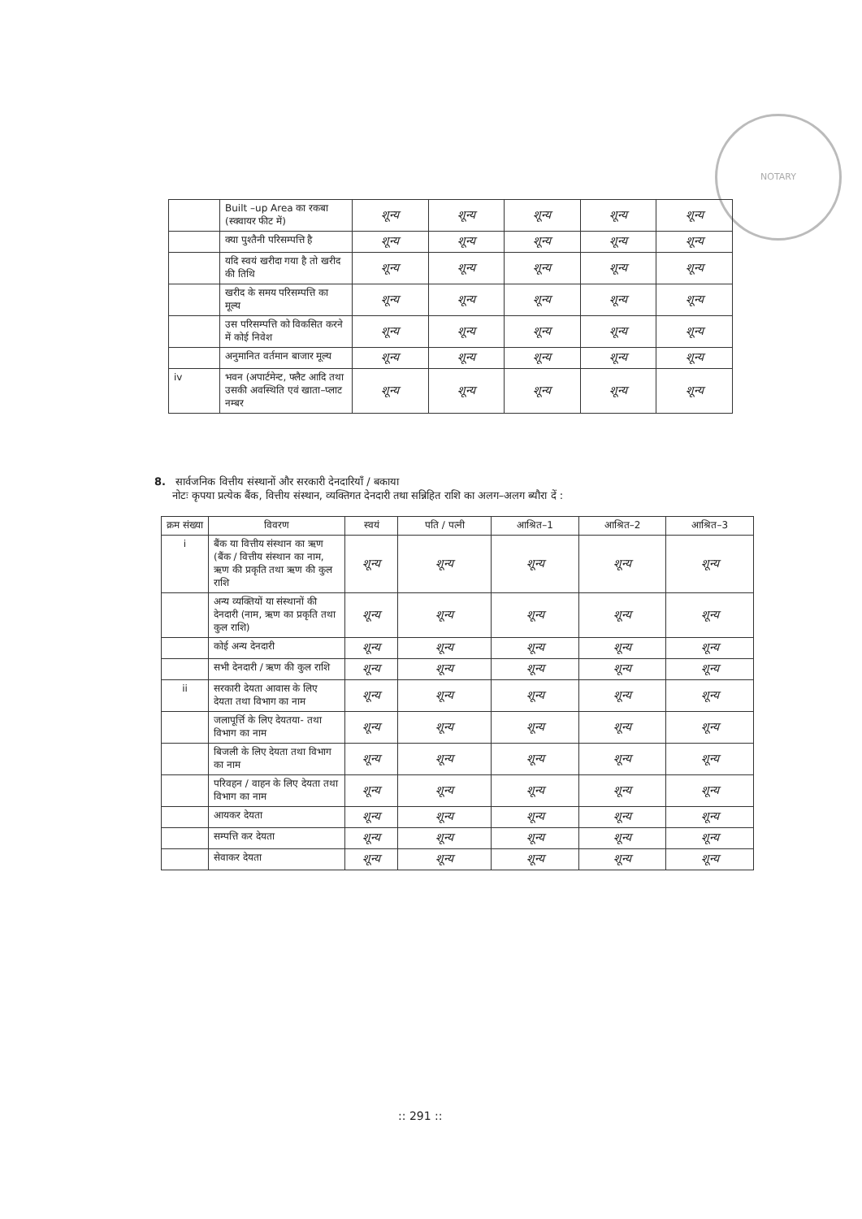NOTARY
| | Built –up Area का रकबा (स्क्वायर फीट में) | शून्य | शून्य | शून्य | शून्य | शून्य |
| | क्या पुश्तैनी परिसम्पत्ति है | शून्य | शून्य | शून्य | शून्य | शून्य |
| | यदि स्वयं खरीदा गया है तो खरीद की तिथि | शून्य | शून्य | शून्य | शून्य | शून्य |
| | खरीद के समय परिसम्पत्ति का मूल्य | शून्य | शून्य | शून्य | शून्य | शून्य |
| | उस परिसम्पत्ति को विकसित करने में कोई निवेश | शून्य | शून्य | शून्य | शून्य | शून्य |
| | अनुमानित वर्तमान बाजार मूल्य | शून्य | शून्य | शून्य | शून्य | शून्य |
| iv | भवन (अपार्टमेन्ट, फ्लैट आदि तथा उसकी अवस्थिति एवं खाता–प्लाट नम्बर | शून्य | शून्य | शून्य | शून्य | शून्य |
8. सार्वजनिक वित्तीय संस्थानों और सरकारी देनदारियाँ / बकाया
नोटः कृपया प्रत्येक बैंक, वित्तीय संस्थान, व्यक्तिगत देनदारी तथा सन्निहित राशि का अलग–अलग ब्यौरा दें :
| क्रम संख्या | विवरण | स्वयं | पति / पत्नी | आश्रित–1 | आश्रित–2 | आश्रित–3 |
| --- | --- | --- | --- | --- | --- | --- |
| i | बैंक या वित्तीय संस्थान का ऋण (बैंक / वित्तीय संस्थान का नाम, ऋण की प्रकृति तथा ऋण की कुल राशि | शून्य | शून्य | शून्य | शून्य | शून्य |
| | अन्य व्यक्तियों या संस्थानों की देनदारी (नाम, ऋण का प्रकृति तथा कुल राशि) | शून्य | शून्य | शून्य | शून्य | शून्य |
| | कोई अन्य देनदारी | शून्य | शून्य | शून्य | शून्य | शून्य |
| | सभी देनदारी / ऋण की कुल राशि | शून्य | शून्य | शून्य | शून्य | शून्य |
| ii | सरकारी देयता आवास के लिए देयता तथा विभाग का नाम | शून्य | शून्य | शून्य | शून्य | शून्य |
| | जलापूर्त्ति के लिए देयतया- तथा विभाग का नाम | शून्य | शून्य | शून्य | शून्य | शून्य |
| | बिजली के लिए देयता तथा विभाग का नाम | शून्य | शून्य | शून्य | शून्य | शून्य |
| | परिवहन / वाहन के लिए देयता तथा विभाग का नाम | शून्य | शून्य | शून्य | शून्य | शून्य |
| | आयकर देयता | शून्य | शून्य | शून्य | शून्य | शून्य |
| | सम्पत्ति कर देयता | शून्य | शून्य | शून्य | शून्य | शून्य |
| | सेवाकर देयता | शून्य | शून्य | शून्य | शून्य | शून्य |
:: 291 ::